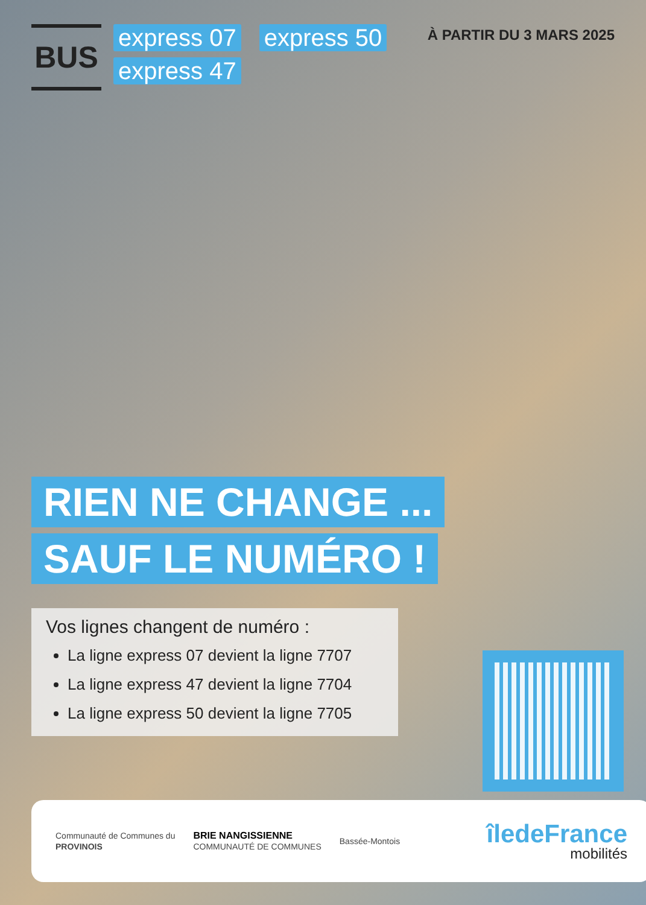BUS
express 07 express 50 express 47
À PARTIR DU 3 MARS 2025
RIEN NE CHANGE ...
SAUF LE NUMÉRO !
Vos lignes changent de numéro :
La ligne express 07 devient la ligne 7707
La ligne express 47 devient la ligne 7704
La ligne express 50 devient la ligne 7705
Communauté de Communes du
PROVINOIS
BRIE NANGISSIENNE
COMMUNAUTÉ DE COMMUNES
Bassée-Montois
îledeFrance
mobilités